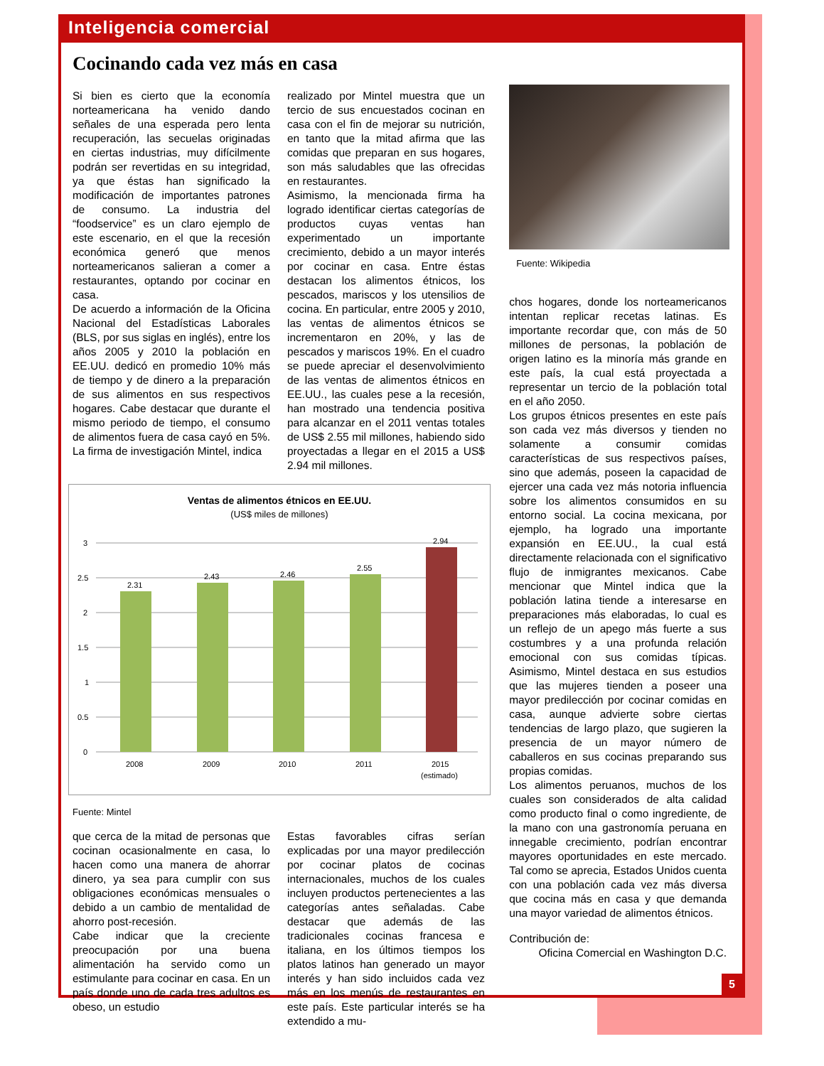Inteligencia comercial
Cocinando cada vez más en casa
Si bien es cierto que la economía norteamericana ha venido dando señales de una esperada pero lenta recuperación, las secuelas originadas en ciertas industrias, muy difícilmente podrán ser revertidas en su integridad, ya que éstas han significado la modificación de importantes patrones de consumo. La industria del “foodservice” es un claro ejemplo de este escenario, en el que la recesión económica generó que menos norteamericanos salieran a comer a restaurantes, optando por cocinar en casa.
De acuerdo a información de la Oficina Nacional del Estadísticas Laborales (BLS, por sus siglas en inglés), entre los años 2005 y 2010 la población en EE.UU. dedicó en promedio 10% más de tiempo y de dinero a la preparación de sus alimentos en sus respectivos hogares. Cabe destacar que durante el mismo periodo de tiempo, el consumo de alimentos fuera de casa cayó en 5%. La firma de investigación Mintel, indica
realizado por Mintel muestra que un tercio de sus encuestados cocinan en casa con el fin de mejorar su nutrición, en tanto que la mitad afirma que las comidas que preparan en sus hogares, son más saludables que las ofrecidas en restaurantes.
Asimismo, la mencionada firma ha logrado identificar ciertas categorías de productos cuyas ventas han experimentado un importante crecimiento, debido a un mayor interés por cocinar en casa. Entre éstas destacan los alimentos étnicos, los pescados, mariscos y los utensilios de cocina. En particular, entre 2005 y 2010, las ventas de alimentos étnicos se incrementaron en 20%, y las de pescados y mariscos 19%. En el cuadro se puede apreciar el desenvolvimiento de las ventas de alimentos étnicos en EE.UU., las cuales pese a la recesión, han mostrado una tendencia positiva para alcanzar en el 2011 ventas totales de US$ 2.55 mil millones, habiendo sido proyectadas a llegar en el 2015 a US$ 2.94 mil millones.
Ventas de alimentos étnicos en EE.UU.
(US$ miles de millones)
3
2.5
2
1.5
1
0.5
0
2.31
2.43
2.46
2.55
2.94
2008
2009
2010
2011
2015
(estimado)
Fuente: Mintel
que cerca de la mitad de personas que cocinan ocasionalmente en casa, lo hacen como una manera de ahorrar dinero, ya sea para cumplir con sus obligaciones económicas mensuales o debido a un cambio de mentalidad de ahorro post-recesión.
Cabe indicar que la creciente preocupación por una buena alimentación ha servido como un estimulante para cocinar en casa. En un país donde uno de cada tres adultos es obeso, un estudio
Estas favorables cifras serían explicadas por una mayor predilección por cocinar platos de cocinas internacionales, muchos de los cuales incluyen productos pertenecientes a las categorías antes señaladas. Cabe destacar que además de las tradicionales cocinas francesa e italiana, en los últimos tiempos los platos latinos han generado un mayor interés y han sido incluidos cada vez más en los menús de restaurantes en este país. Este particular interés se ha extendido a mu-
Fuente: Wikipedia
chos hogares, donde los norteamericanos intentan replicar recetas latinas. Es importante recordar que, con más de 50 millones de personas, la población de origen latino es la minoría más grande en este país, la cual está proyectada a representar un tercio de la población total en el año 2050.
Los grupos étnicos presentes en este país son cada vez más diversos y tienden no solamente a consumir comidas características de sus respectivos países, sino que además, poseen la capacidad de ejercer una cada vez más notoria influencia sobre los alimentos consumidos en su entorno social. La cocina mexicana, por ejemplo, ha logrado una importante expansión en EE.UU., la cual está directamente relacionada con el significativo flujo de inmigrantes mexicanos. Cabe mencionar que Mintel indica que la población latina tiende a interesarse en preparaciones más elaboradas, lo cual es un reflejo de un apego más fuerte a sus costumbres y a una profunda relación emocional con sus comidas típicas. Asimismo, Mintel destaca en sus estudios que las mujeres tienden a poseer una mayor predilección por cocinar comidas en casa, aunque advierte sobre ciertas tendencias de largo plazo, que sugieren la presencia de un mayor número de caballeros en sus cocinas preparando sus propias comidas.
Los alimentos peruanos, muchos de los cuales son considerados de alta calidad como producto final o como ingrediente, de la mano con una gastronomía peruana en innegable crecimiento, podrían encontrar mayores oportunidades en este mercado. Tal como se aprecia, Estados Unidos cuenta con una población cada vez más diversa que cocina más en casa y que demanda una mayor variedad de alimentos étnicos.
Contribución de:
Oficina Comercial en Washington D.C.
5